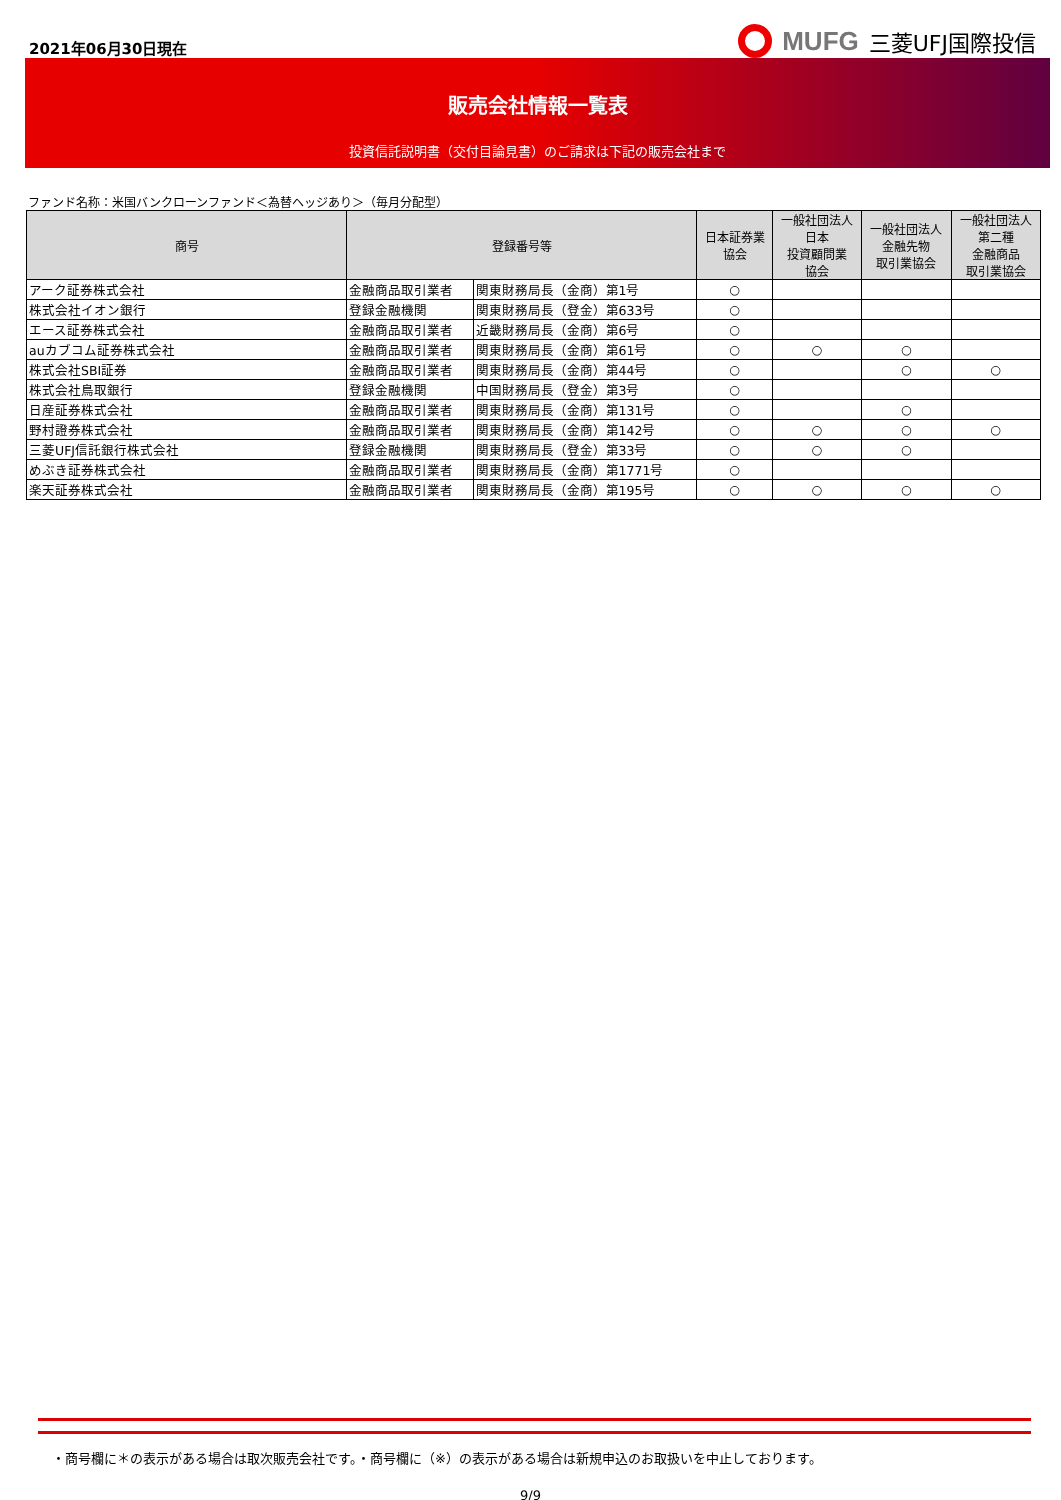2021年06月30日現在
MUFG 三菱UFJ国際投信
販売会社情報一覧表
投資信託説明書（交付目論見書）のご請求は下記の販売会社まで
ファンド名称：米国バンクローンファンド＜為替ヘッジあり＞（毎月分配型）
| 商号 | 登録番号等 | | 日本証券業 協会 | 一般社団法人 日本 投資顧問業 協会 | 一般社団法人 金融先物 取引業協会 | 一般社団法人 第二種 金融商品 取引業協会 |
| --- | --- | --- | --- | --- | --- | --- |
| アーク証券株式会社 | 金融商品取引業者 | 関東財務局長（金商）第1号 | ○ | | | |
| 株式会社イオン銀行 | 登録金融機関 | 関東財務局長（登金）第633号 | ○ | | | |
| エース証券株式会社 | 金融商品取引業者 | 近畿財務局長（金商）第6号 | ○ | | | |
| auカブコム証券株式会社 | 金融商品取引業者 | 関東財務局長（金商）第61号 | ○ | ○ | ○ | |
| 株式会社SBI証券 | 金融商品取引業者 | 関東財務局長（金商）第44号 | ○ | | ○ | ○ |
| 株式会社鳥取銀行 | 登録金融機関 | 中国財務局長（登金）第3号 | ○ | | | |
| 日産証券株式会社 | 金融商品取引業者 | 関東財務局長（金商）第131号 | ○ | | ○ | |
| 野村證券株式会社 | 金融商品取引業者 | 関東財務局長（金商）第142号 | ○ | ○ | ○ | ○ |
| 三菱UFJ信託銀行株式会社 | 登録金融機関 | 関東財務局長（登金）第33号 | ○ | ○ | ○ | |
| めぶき証券株式会社 | 金融商品取引業者 | 関東財務局長（金商）第1771号 | ○ | | | |
| 楽天証券株式会社 | 金融商品取引業者 | 関東財務局長（金商）第195号 | ○ | ○ | ○ | ○ |
・商号欄に＊の表示がある場合は取次販売会社です。・商号欄に（※）の表示がある場合は新規申込のお取扱いを中止しております。
9/9